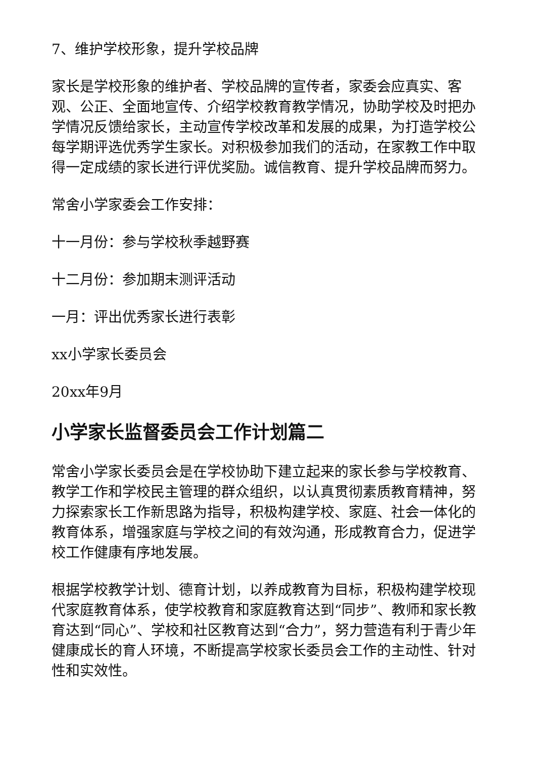7、维护学校形象，提升学校品牌
家长是学校形象的维护者、学校品牌的宣传者，家委会应真实、客观、公正、全面地宣传、介绍学校教育教学情况，协助学校及时把办学情况反馈给家长，主动宣传学校改革和发展的成果，为打造学校公每学期评选优秀学生家长。对积极参加我们的活动，在家教工作中取得一定成绩的家长进行评优奖励。诚信教育、提升学校品牌而努力。
常舍小学家委会工作安排：
十一月份：参与学校秋季越野赛
十二月份：参加期末测评活动
一月：评出优秀家长进行表彰
xx小学家长委员会
20xx年9月
小学家长监督委员会工作计划篇二
常舍小学家长委员会是在学校协助下建立起来的家长参与学校教育、教学工作和学校民主管理的群众组织，以认真贯彻素质教育精神，努力探索家长工作新思路为指导，积极构建学校、家庭、社会一体化的教育体系，增强家庭与学校之间的有效沟通，形成教育合力，促进学校工作健康有序地发展。
根据学校教学计划、德育计划，以养成教育为目标，积极构建学校现代家庭教育体系，使学校教育和家庭教育达到“同步”、教师和家长教育达到“同心”、学校和社区教育达到“合力”，努力营造有利于青少年健康成长的育人环境，不断提高学校家长委员会工作的主动性、针对性和实效性。